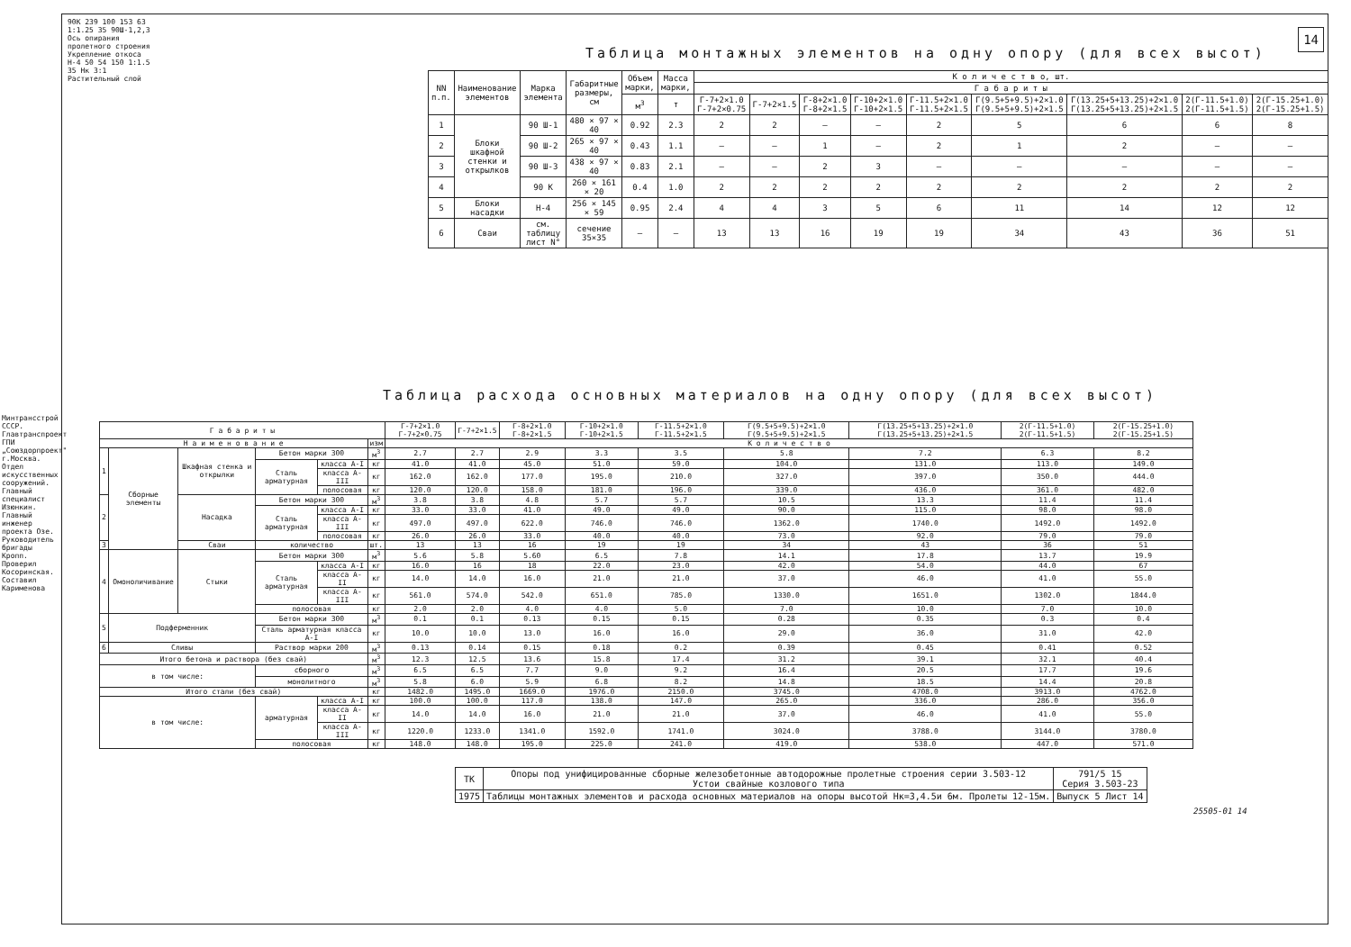14
Минтрансстрой СССР. Главтранспроект ГПИ „Союздорпроект" г.Москва. Отдел искусственных сооружений. Главный специалист Изюнкин. Главный инженер проекта Озе. Руководитель бригады Кропп. Проверил Косоринская. Составил Карименова
90К 239 100 153 63 1:1.25 35 90Ш-1,2,3 Ось опирания пролетного строения Укрепление откоса Н-4 50 54 150 1:1.5 35 Нк 3:1 Растительный слой
Таблица монтажных элементов на одну опору (для всех высот)
| NN п.п. | Наименование элементов | Марка элемента | Габаритные размеры, см | Объем марки, | Масса марки, | К о л и ч е с т в о, шт. | | | | | | | | |
| --- | --- | --- | --- | --- | --- | --- | --- | --- | --- | --- | --- | --- | --- | --- |
| | | | | | | Г а б а р и т ы | | | | | | | | |
| | | | | м<sup>3</sup> | т | Г-7+2×1.0 Г-7+2×0.75 | Г-7+2×1.5 | Г-8+2×1.0 Г-8+2×1.5 | Г-10+2×1.0 Г-10+2×1.5 | Г-11.5+2×1.0 Г-11.5+2×1.5 | Г(9.5+5+9.5)+2×1.0 Г(9.5+5+9.5)+2×1.5 | Г(13.25+5+13.25)+2×1.0 Г(13.25+5+13.25)+2×1.5 | 2(Г-11.5+1.0) 2(Г-11.5+1.5) | 2(Г-15.25+1.0) 2(Г-15.25+1.5) |
| 1 | Блоки шкафной стенки и открылков | 90 Ш-1 | 480 × 97 × 40 | 0.92 | 2.3 | 2 | 2 | — | — | 2 | 5 | 6 | 6 | 8 |
| 2 | | 90 Ш-2 | 265 × 97 × 40 | 0.43 | 1.1 | — | — | 1 | — | 2 | 1 | 2 | — | — |
| 3 | | 90 Ш-3 | 438 × 97 × 40 | 0.83 | 2.1 | — | — | 2 | 3 | — | — | — | — | — |
| 4 | | 90 К | 260 × 161 × 20 | 0.4 | 1.0 | 2 | 2 | 2 | 2 | 2 | 2 | 2 | 2 | 2 |
| 5 | Блоки насадки | Н-4 | 256 × 145 × 59 | 0.95 | 2.4 | 4 | 4 | 3 | 5 | 6 | 11 | 14 | 12 | 12 |
| 6 | Сваи | см. таблицу лист N° | сечение 35×35 | — | — | 13 | 13 | 16 | 19 | 19 | 34 | 43 | 36 | 51 |
Таблица расхода основных материалов на одну опору (для всех высот)
| Г а б а р и т ы | | | | | | Г-7+2×1.0 Г-7+2×0.75 | Г-7+2×1.5 | Г-8+2×1.0 Г-8+2×1.5 | Г-10+2×1.0 Г-10+2×1.5 | Г-11.5+2×1.0 Г-11.5+2×1.5 | Г(9.5+5+9.5)+2×1.0 Г(9.5+5+9.5)+2×1.5 | Г(13.25+5+13.25)+2×1.0 Г(13.25+5+13.25)+2×1.5 | 2(Г-11.5+1.0) 2(Г-11.5+1.5) | 2(Г-15.25+1.0) 2(Г-15.25+1.5) |
| --- | --- | --- | --- | --- | --- | --- | --- | --- | --- | --- | --- | --- | --- | --- |
| Н а и м е н о в а н и е | | | | | изм | К о л и ч е с т в о | | | | | | | | |
| 1 | Сборные элементы | Шкафная стенка и открылки | Бетон марки 300 | | м<sup>3</sup> | 2.7 | 2.7 | 2.9 | 3.3 | 3.5 | 5.8 | 7.2 | 6.3 | 8.2 |
| | | | Сталь арматурная | класса А-I | кг | 41.0 | 41.0 | 45.0 | 51.0 | 59.0 | 104.0 | 131.0 | 113.0 | 149.0 |
| | | | | класса А-III | кг | 162.0 | 162.0 | 177.0 | 195.0 | 210.0 | 327.0 | 397.0 | 350.0 | 444.0 |
| | | | | полосовая | кг | 120.0 | 120.0 | 158.0 | 181.0 | 196.0 | 339.0 | 436.0 | 361.0 | 482.0 |
| 2 | | Насадка | Бетон марки 300 | | м<sup>3</sup> | 3.8 | 3.8 | 4.8 | 5.7 | 5.7 | 10.5 | 13.3 | 11.4 | 11.4 |
| | | | Сталь арматурная | класса А-I | кг | 33.0 | 33.0 | 41.0 | 49.0 | 49.0 | 90.0 | 115.0 | 98.0 | 98.0 |
| | | | | класса А-III | кг | 497.0 | 497.0 | 622.0 | 746.0 | 746.0 | 1362.0 | 1740.0 | 1492.0 | 1492.0 |
| | | | | полосовая | кг | 26.0 | 26.0 | 33.0 | 40.0 | 40.0 | 73.0 | 92.0 | 79.0 | 79.0 |
| 3 | | Сваи | количество | | шт. | 13 | 13 | 16 | 19 | 19 | 34 | 43 | 36 | 51 |
| 4 | Омоноличивание | Стыки | Бетон марки 300 | | м<sup>3</sup> | 5.6 | 5.8 | 5.60 | 6.5 | 7.8 | 14.1 | 17.8 | 13.7 | 19.9 |
| | | | Сталь арматурная | класса А-I | кг | 16.0 | 16 | 18 | 22.0 | 23.0 | 42.0 | 54.0 | 44.0 | 67 |
| | | | | класса А-II | кг | 14.0 | 14.0 | 16.0 | 21.0 | 21.0 | 37.0 | 46.0 | 41.0 | 55.0 |
| | | | | класса А-III | кг | 561.0 | 574.0 | 542.0 | 651.0 | 785.0 | 1330.0 | 1651.0 | 1302.0 | 1844.0 |
| | | | полосовая | | кг | 2.0 | 2.0 | 4.0 | 4.0 | 5.0 | 7.0 | 10.0 | 7.0 | 10.0 |
| 5 | Подферменник | | Бетон марки 300 | | м<sup>3</sup> | 0.1 | 0.1 | 0.13 | 0.15 | 0.15 | 0.28 | 0.35 | 0.3 | 0.4 |
| | | | Сталь арматурная класса А-I | | кг | 10.0 | 10.0 | 13.0 | 16.0 | 16.0 | 29.0 | 36.0 | 31.0 | 42.0 |
| 6 | Сливы | | Раствор марки 200 | | м<sup>3</sup> | 0.13 | 0.14 | 0.15 | 0.18 | 0.2 | 0.39 | 0.45 | 0.41 | 0.52 |
| Итого бетона и раствора (без свай) | | | | | м<sup>3</sup> | 12.3 | 12.5 | 13.6 | 15.8 | 17.4 | 31.2 | 39.1 | 32.1 | 40.4 |
| в том числе: | | | сборного | | м<sup>3</sup> | 6.5 | 6.5 | 7.7 | 9.0 | 9.2 | 16.4 | 20.5 | 17.7 | 19.6 |
| | | | монолитного | | м<sup>3</sup> | 5.8 | 6.0 | 5.9 | 6.8 | 8.2 | 14.8 | 18.5 | 14.4 | 20.8 |
| Итого стали (без свай) | | | | | кг | 1482.0 | 1495.0 | 1669.0 | 1976.0 | 2150.0 | 3745.0 | 4708.0 | 3913.0 | 4762.0 |
| в том числе: | | | арматурная | класса А-I | кг | 100.0 | 100.0 | 117.0 | 138.0 | 147.0 | 265.0 | 336.0 | 286.0 | 356.0 |
| | | | | класса А-II | кг | 14.0 | 14.0 | 16.0 | 21.0 | 21.0 | 37.0 | 46.0 | 41.0 | 55.0 |
| | | | | класса А-III | кг | 1220.0 | 1233.0 | 1341.0 | 1592.0 | 1741.0 | 3024.0 | 3788.0 | 3144.0 | 3780.0 |
| | | | полосовая | | кг | 148.0 | 148.0 | 195.0 | 225.0 | 241.0 | 419.0 | 538.0 | 447.0 | 571.0 |
| ТК | Опоры под унифицированные сборные железобетонные автодорожные пролетные строения серии 3.503-12 Устои свайные козлового типа | 791/5 15 Серия 3.503-23 |
| 1975 | Таблицы монтажных элементов и расхода основных материалов на опоры высотой Нк=3,4.5и 6м. Пролеты 12-15м. | Выпуск 5 Лист 14 |
25505-01 14